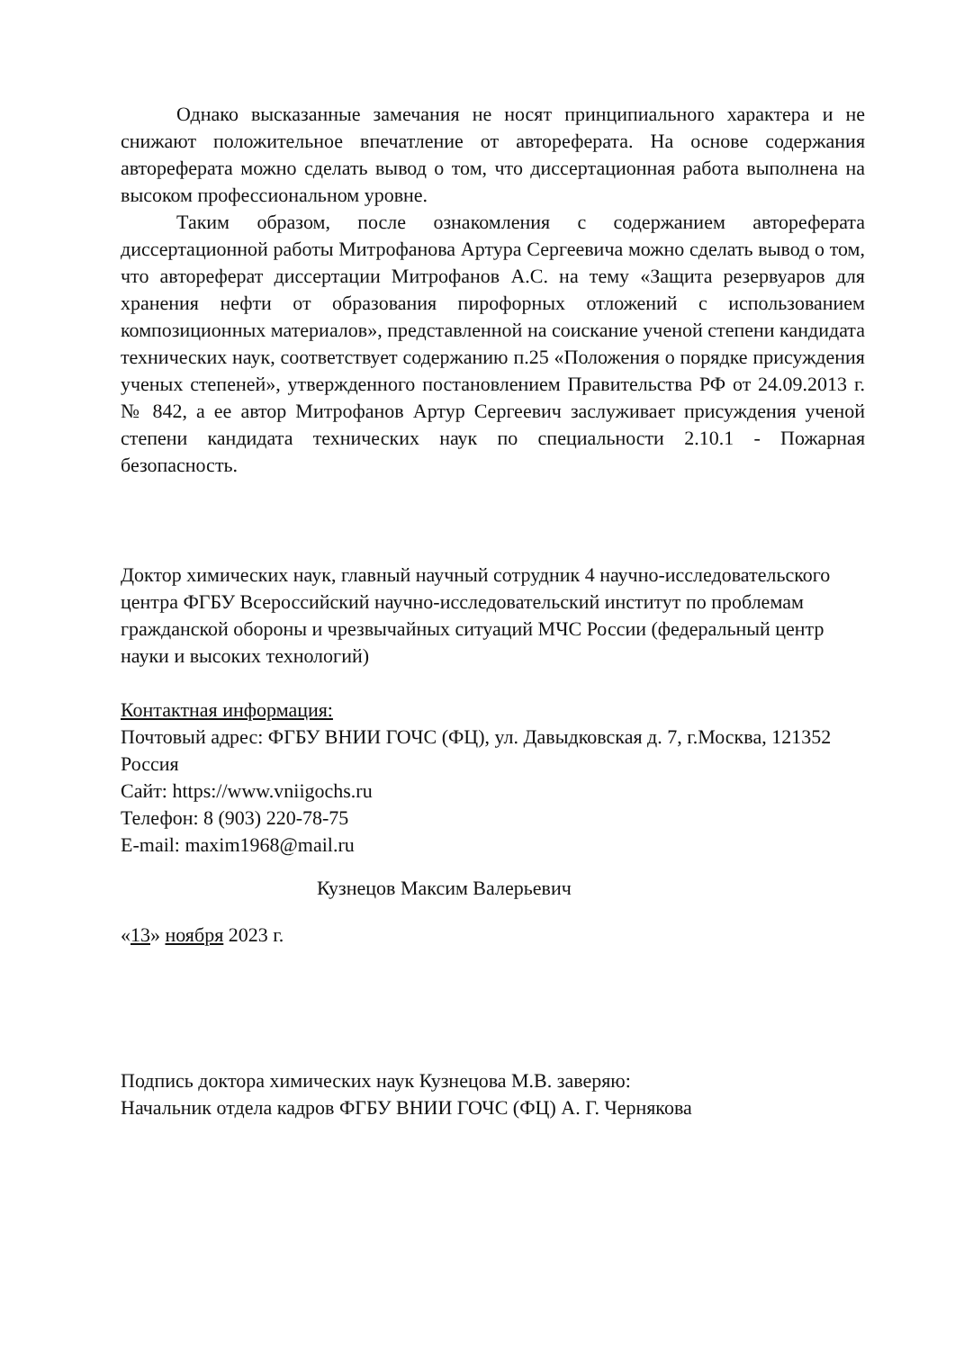Однако высказанные замечания не носят принципиального характера и не снижают положительное впечатление от автореферата. На основе содержания автореферата можно сделать вывод о том, что диссертационная работа выполнена на высоком профессиональном уровне.
Таким образом, после ознакомления с содержанием автореферата диссертационной работы Митрофанова Артура Сергеевича можно сделать вывод о том, что автореферат диссертации Митрофанов А.С. на тему «Защита резервуаров для хранения нефти от образования пирофорных отложений с использованием композиционных материалов», представленной на соискание ученой степени кандидата технических наук, соответствует содержанию п.25 «Положения о порядке присуждения ученых степеней», утвержденного постановлением Правительства РФ от 24.09.2013 г. № 842, а ее автор Митрофанов Артур Сергеевич заслуживает присуждения ученой степени кандидата технических наук по специальности 2.10.1 - Пожарная безопасность.
Доктор химических наук, главный научный сотрудник 4 научно-исследовательского центра ФГБУ Всероссийский научно-исследовательский институт по проблемам гражданской обороны и чрезвычайных ситуаций МЧС России (федеральный центр науки и высоких технологий)
Контактная информация:
Почтовый адрес: ФГБУ ВНИИ ГОЧС (ФЦ), ул. Давыдковская д. 7, г.Москва, 121352 Россия
Сайт: https://www.vniigochs.ru
Телефон: 8 (903) 220-78-75
E-mail: maxim1968@mail.ru
Кузнецов Максим Валерьевич
«13» ноября 2023 г.
Подпись доктора химических наук Кузнецова М.В. заверяю:
Начальник отдела кадров ФГБУ ВНИИ ГОЧС (ФЦ) А. Г. Чернякова